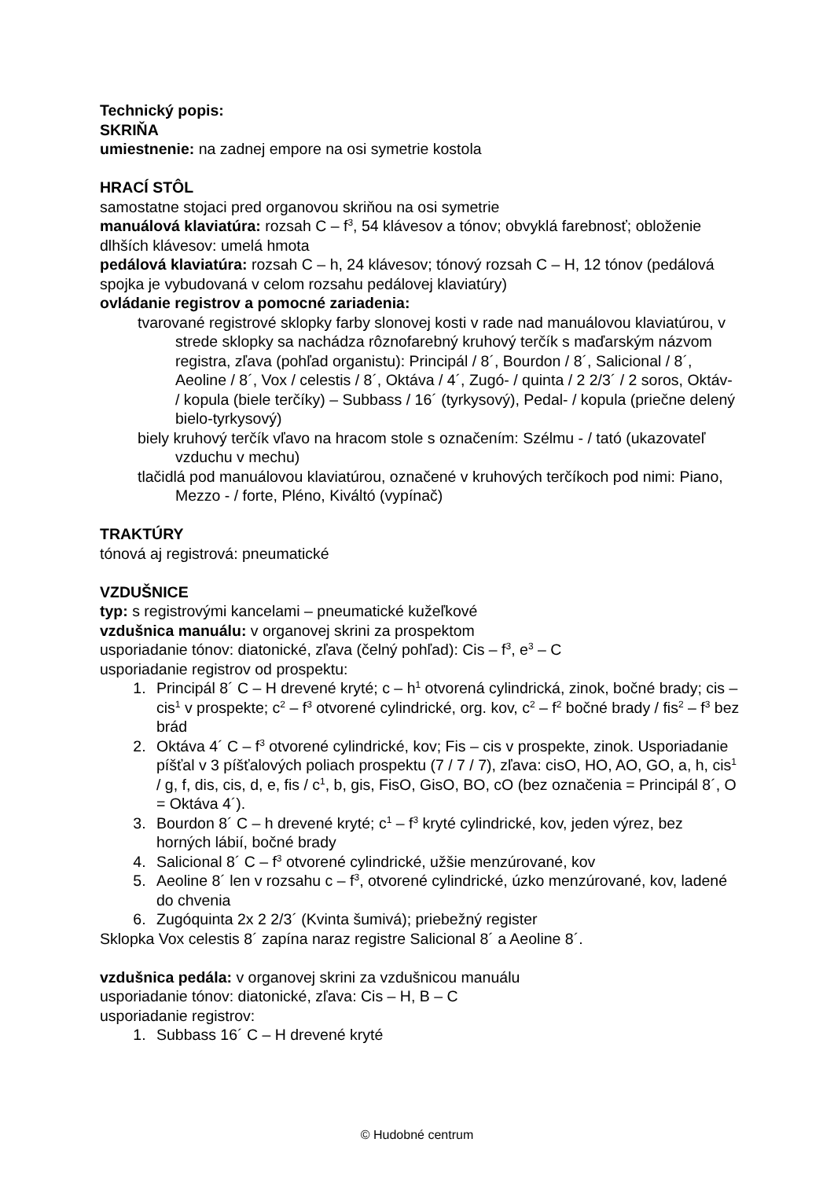Technický popis:
SKRIŇA
umiestnenie: na zadnej empore na osi symetrie kostola
HRACÍ STÔL
samostatne stojaci pred organovou skriňou na osi symetrie
manuálová klaviatúra: rozsah C – f<sup>3</sup>, 54 klávesov a tónov; obvyklá farebnosť; obloženie dlhších klávesov: umelá hmota
pedálová klaviatúra: rozsah C – h, 24 klávesov; tónový rozsah C – H, 12 tónov (pedálová spojka je vybudovaná v celom rozsahu pedálovej klaviatúry)
ovládanie registrov a pomocné zariadenia:
tvarované registrové sklopky farby slonovej kosti v rade nad manuálovou klaviatúrou, v strede sklopky sa nachádza rôznofarebný kruhový terčík s maďarským názvom registra, zľava (pohľad organistu): Principál / 8´, Bourdon / 8´, Salicional / 8´, Aeoline / 8´, Vox / celestis / 8´, Oktáva / 4´, Zugó- / quinta / 2 2/3´ / 2 soros, Oktáv- / kopula (biele terčíky) – Subbass / 16´ (tyrkysový), Pedal- / kopula (priečne delený bielo-tyrkysový)
biely kruhový terčík vľavo na hracom stole s označením: Szélmu - / tató (ukazovateľ vzduchu v mechu)
tlačidlá pod manuálovou klaviatúrou, označené v kruhových terčíkoch pod nimi: Piano, Mezzo - / forte, Pléno, Kiváltó (vypínač)
TRAKTÚRY
tónová aj registrová: pneumatické
VZDUŠNICE
typ: s registrovými kancelami – pneumatické kužeľkové
vzdušnica manuálu: v organovej skrini za prospektom
usporiadanie tónov: diatonické, zľava (čelný pohľad): Cis – f<sup>3</sup>, e<sup>3</sup> – C
usporiadanie registrov od prospektu:
1. Principál 8´ C – H drevené kryté; c – h<sup>1</sup> otvorená cylindrická, zinok, bočné brady; cis – cis<sup>1</sup> v prospekte; c<sup>2</sup> – f<sup>3</sup> otvorené cylindrické, org. kov, c<sup>2</sup> – f<sup>2</sup> bočné brady / fis<sup>2</sup> – f<sup>3</sup> bez brád
2. Oktáva 4´ C – f<sup>3</sup> otvorené cylindrické, kov; Fis – cis v prospekte, zinok. Usporiadanie píšťal v 3 píšťalových poliach prospektu (7 / 7 / 7), zľava: cisO, HO, AO, GO, a, h, cis<sup>1</sup> / g, f, dis, cis, d, e, fis / c<sup>1</sup>, b, gis, FisO, GisO, BO, cO (bez označenia = Principál 8´, O = Oktáva 4´).
3. Bourdon 8´ C – h drevené kryté; c<sup>1</sup> – f<sup>3</sup> kryté cylindrické, kov, jeden výrez, bez horných lábií, bočné brady
4. Salicional 8´ C – f<sup>3</sup> otvorené cylindrické, užšie menzúrované, kov
5. Aeoline 8´ len v rozsahu c – f<sup>3</sup>, otvorené cylindrické, úzko menzúrované, kov, ladené do chvenia
6. Zugóquinta 2x 2 2/3´ (Kvinta šumivá); priebežný register
Sklopka Vox celestis 8´ zapína naraz registre Salicional 8´ a Aeoline 8´.
vzdušnica pedála: v organovej skrini za vzdušnicou manuálu
usporiadanie tónov: diatonické, zľava: Cis – H, B – C
usporiadanie registrov:
1. Subbass 16´ C – H drevené kryté
© Hudobné centrum